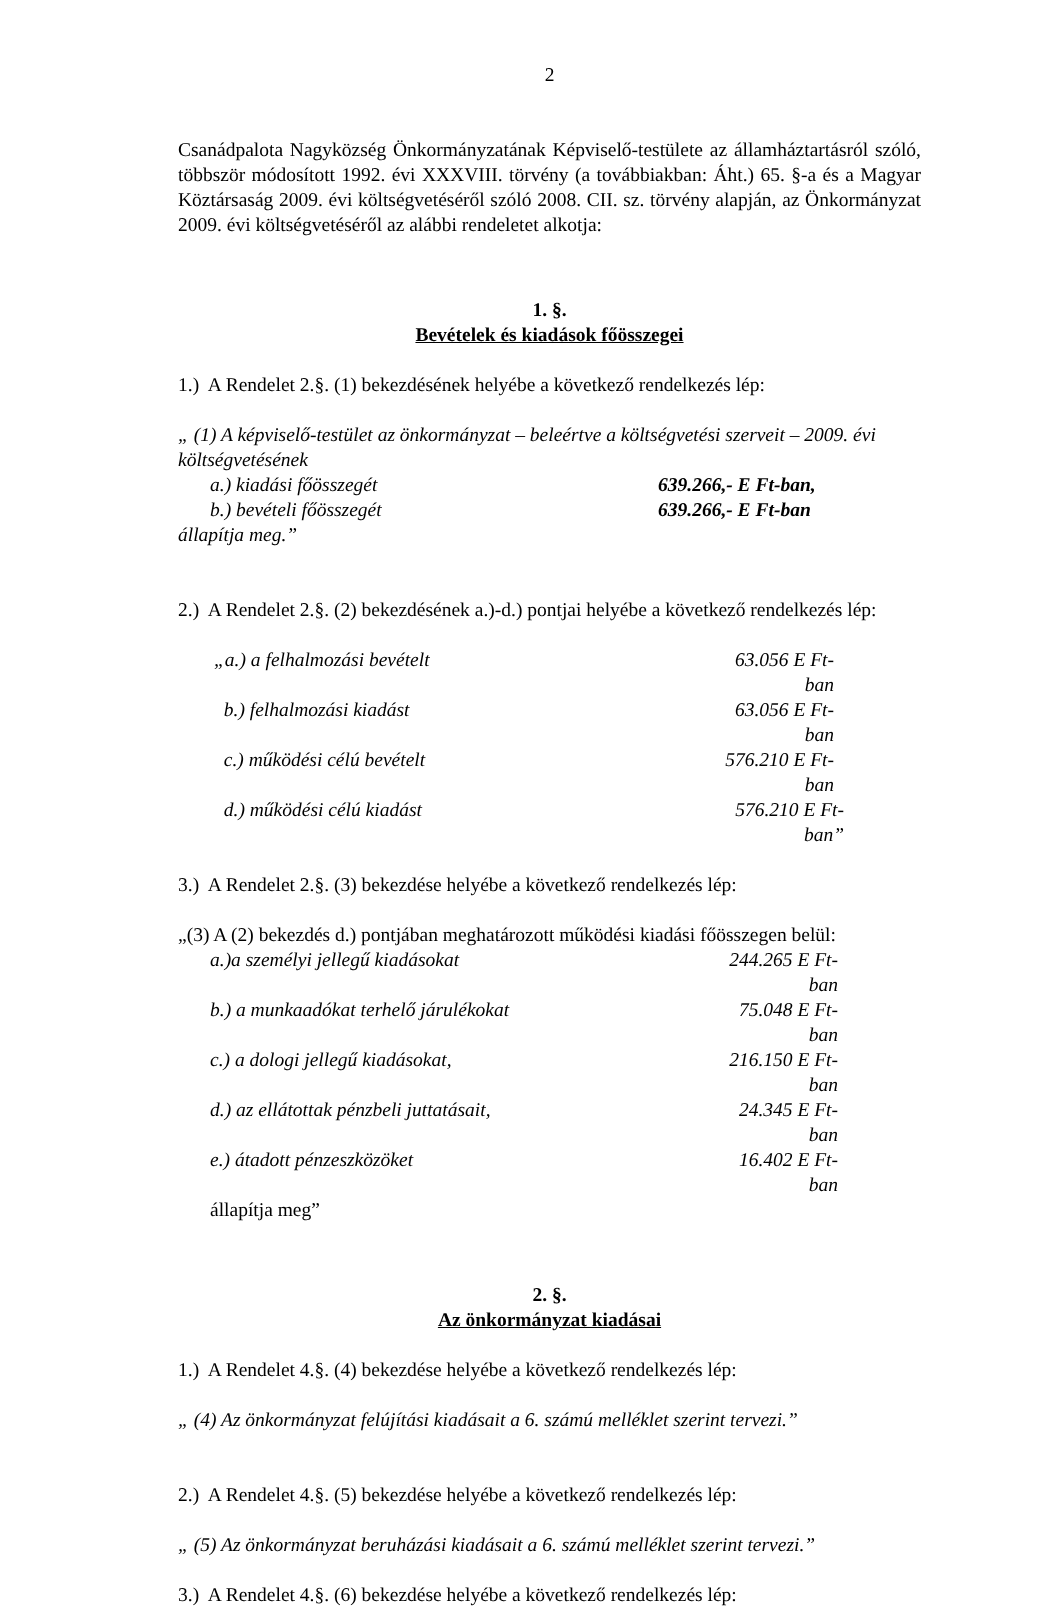2
Csanádpalota Nagyközség Önkormányzatának Képviselő-testülete az államháztartásról szóló, többször módosított 1992. évi XXXVIII. törvény (a továbbiakban: Áht.) 65. §-a és a Magyar Köztársaság 2009. évi költségvetéséről szóló 2008. CII. sz. törvény alapján, az Önkormányzat 2009. évi költségvetéséről az alábbi rendeletet alkotja:
1. §.
Bevételek és kiadások főösszegei
1.) A Rendelet 2.§. (1) bekezdésének helyébe a következő rendelkezés lép:
„ (1) A képviselő-testület az önkormányzat – beleértve a költségvetési szerveit – 2009. évi költségvetésének
a.) kiadási főösszegét 639.266,- E Ft-ban,
b.) bevételi főösszegét 639.266,- E Ft-ban
állapítja meg.”
2.) A Rendelet 2.§. (2) bekezdésének a.)-d.) pontjai helyébe a következő rendelkezés lép:
„a.) a felhalmozási bevételt 63.056 E Ft-ban
b.) felhalmozási kiadást 63.056 E Ft-ban
c.) működési célú bevételt 576.210 E Ft-ban
d.) működési célú kiadást 576.210 E Ft-ban”
3.) A Rendelet 2.§. (3) bekezdése helyébe a következő rendelkezés lép:
„(3) A (2) bekezdés d.) pontjában meghatározott működési kiadási főösszegen belül:
a.)a személyi jellegű kiadásokat 244.265 E Ft-ban
b.) a munkaadókat terhelő járulékokat 75.048 E Ft-ban
c.) a dologi jellegű kiadásokat, 216.150 E Ft-ban
d.) az ellátottak pénzbeli juttatásait, 24.345 E Ft-ban
e.) átadott pénzeszközöket 16.402 E Ft-ban
állapítja meg”
2. §.
Az önkormányzat kiadásai
1.) A Rendelet 4.§. (4) bekezdése helyébe a következő rendelkezés lép:
„ (4) Az önkormányzat felújítási kiadásait a 6. számú melléklet szerint tervezi.”
2.) A Rendelet 4.§. (5) bekezdése helyébe a következő rendelkezés lép:
„ (5) Az önkormányzat beruházási kiadásait a 6. számú melléklet szerint tervezi.”
3.) A Rendelet 4.§. (6) bekezdése helyébe a következő rendelkezés lép: